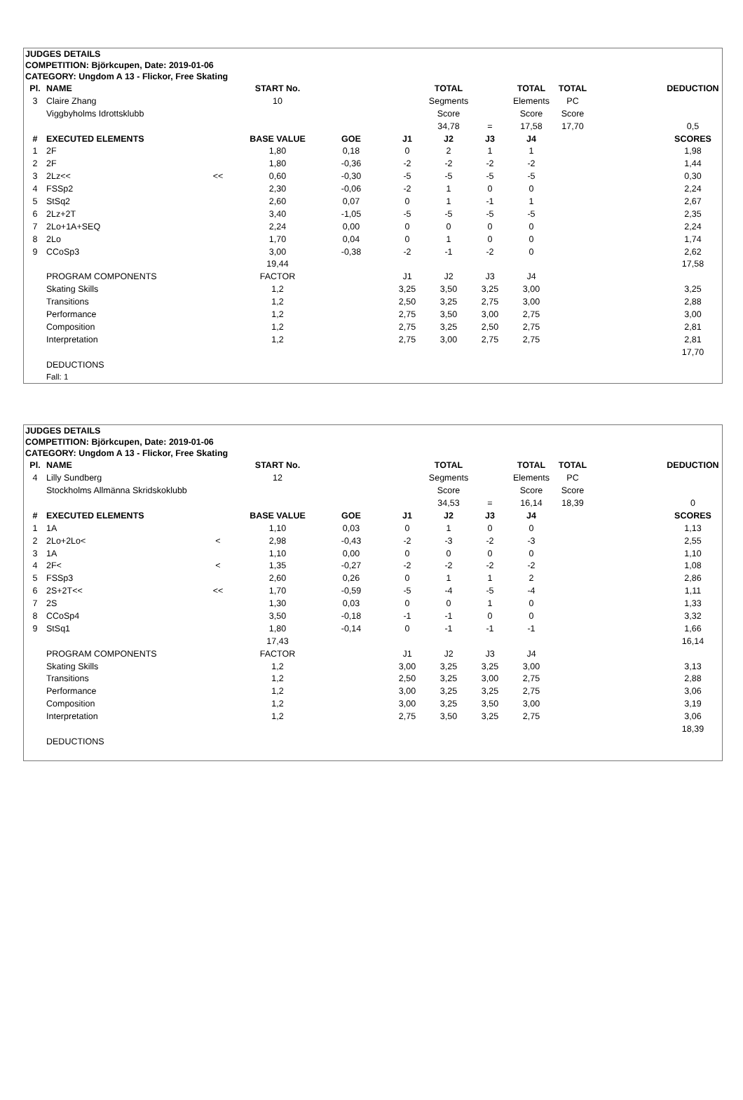JUDGES DETAILS
COMPETITION: Björkcupen, Date: 2019-01-06
CATEGORY: Ungdom A 13 - Flickor, Free Skating
| Pl. | NAME | | START No. | | | TOTAL | | TOTAL | TOTAL | | DEDUCTION |
| --- | --- | --- | --- | --- | --- | --- | --- | --- | --- | --- | --- |
| 3 | Claire Zhang | | 10 | | | Segments | | Elements | PC | | |
| | Viggbyholms Idrottsklubb | | | | | Score | | Score | Score | | |
| | | | | | | 34,78 | = | 17,58 | 17,70 | | 0,5 |
| # | EXECUTED ELEMENTS | | BASE VALUE | GOE | J1 | J2 | J3 | J4 | | | SCORES |
| 1 | 2F | | 1,80 | 0,18 | 0 | 2 | 1 | 1 | | | 1,98 |
| 2 | 2F | | 1,80 | -0,36 | -2 | -2 | -2 | -2 | | | 1,44 |
| 3 | 2Lz<< | << | 0,60 | -0,30 | -5 | -5 | -5 | -5 | | | 0,30 |
| 4 | FSSp2 | | 2,30 | -0,06 | -2 | 1 | 0 | 0 | | | 2,24 |
| 5 | StSq2 | | 2,60 | 0,07 | 0 | 1 | -1 | 1 | | | 2,67 |
| 6 | 2Lz+2T | | 3,40 | -1,05 | -5 | -5 | -5 | -5 | | | 2,35 |
| 7 | 2Lo+1A+SEQ | | 2,24 | 0,00 | 0 | 0 | 0 | 0 | | | 2,24 |
| 8 | 2Lo | | 1,70 | 0,04 | 0 | 1 | 0 | 0 | | | 1,74 |
| 9 | CCoSp3 | | 3,00 | -0,38 | -2 | -1 | -2 | 0 | | | 2,62 |
| | | | 19,44 | | | | | | | | 17,58 |
| | PROGRAM COMPONENTS | | FACTOR | | J1 | J2 | J3 | J4 | | | |
| | Skating Skills | | 1,2 | | 3,25 | 3,50 | 3,25 | 3,00 | | | 3,25 |
| | Transitions | | 1,2 | | 2,50 | 3,25 | 2,75 | 3,00 | | | 2,88 |
| | Performance | | 1,2 | | 2,75 | 3,50 | 3,00 | 2,75 | | | 3,00 |
| | Composition | | 1,2 | | 2,75 | 3,25 | 2,50 | 2,75 | | | 2,81 |
| | Interpretation | | 1,2 | | 2,75 | 3,00 | 2,75 | 2,75 | | | 2,81 |
| | | | | | | | | | | | 17,70 |
| | DEDUCTIONS | | | | | | | | | | |
| | Fall: 1 | | | | | | | | | | |
JUDGES DETAILS
COMPETITION: Björkcupen, Date: 2019-01-06
CATEGORY: Ungdom A 13 - Flickor, Free Skating
| Pl. | NAME | | START No. | | | TOTAL | | TOTAL | TOTAL | | DEDUCTION |
| --- | --- | --- | --- | --- | --- | --- | --- | --- | --- | --- | --- |
| 4 | Lilly Sundberg | | 12 | | | Segments | | Elements | PC | | |
| | Stockholms Allmänna Skridskoklubb | | | | | Score | | Score | Score | | |
| | | | | | | 34,53 | = | 16,14 | 18,39 | | 0 |
| # | EXECUTED ELEMENTS | | BASE VALUE | GOE | J1 | J2 | J3 | J4 | | | SCORES |
| 1 | 1A | | 1,10 | 0,03 | 0 | 1 | 0 | 0 | | | 1,13 |
| 2 | 2Lo+2Lo< | < | 2,98 | -0,43 | -2 | -3 | -2 | -3 | | | 2,55 |
| 3 | 1A | | 1,10 | 0,00 | 0 | 0 | 0 | 0 | | | 1,10 |
| 4 | 2F< | < | 1,35 | -0,27 | -2 | -2 | -2 | -2 | | | 1,08 |
| 5 | FSSp3 | | 2,60 | 0,26 | 0 | 1 | 1 | 2 | | | 2,86 |
| 6 | 2S+2T<< | << | 1,70 | -0,59 | -5 | -4 | -5 | -4 | | | 1,11 |
| 7 | 2S | | 1,30 | 0,03 | 0 | 0 | 1 | 0 | | | 1,33 |
| 8 | CCoSp4 | | 3,50 | -0,18 | -1 | -1 | 0 | 0 | | | 3,32 |
| 9 | StSq1 | | 1,80 | -0,14 | 0 | -1 | -1 | -1 | | | 1,66 |
| | | | 17,43 | | | | | | | | 16,14 |
| | PROGRAM COMPONENTS | | FACTOR | | J1 | J2 | J3 | J4 | | | |
| | Skating Skills | | 1,2 | | 3,00 | 3,25 | 3,25 | 3,00 | | | 3,13 |
| | Transitions | | 1,2 | | 2,50 | 3,25 | 3,00 | 2,75 | | | 2,88 |
| | Performance | | 1,2 | | 3,00 | 3,25 | 3,25 | 2,75 | | | 3,06 |
| | Composition | | 1,2 | | 3,00 | 3,25 | 3,50 | 3,00 | | | 3,19 |
| | Interpretation | | 1,2 | | 2,75 | 3,50 | 3,25 | 2,75 | | | 3,06 |
| | | | | | | | | | | | 18,39 |
| | DEDUCTIONS | | | | | | | | | | |